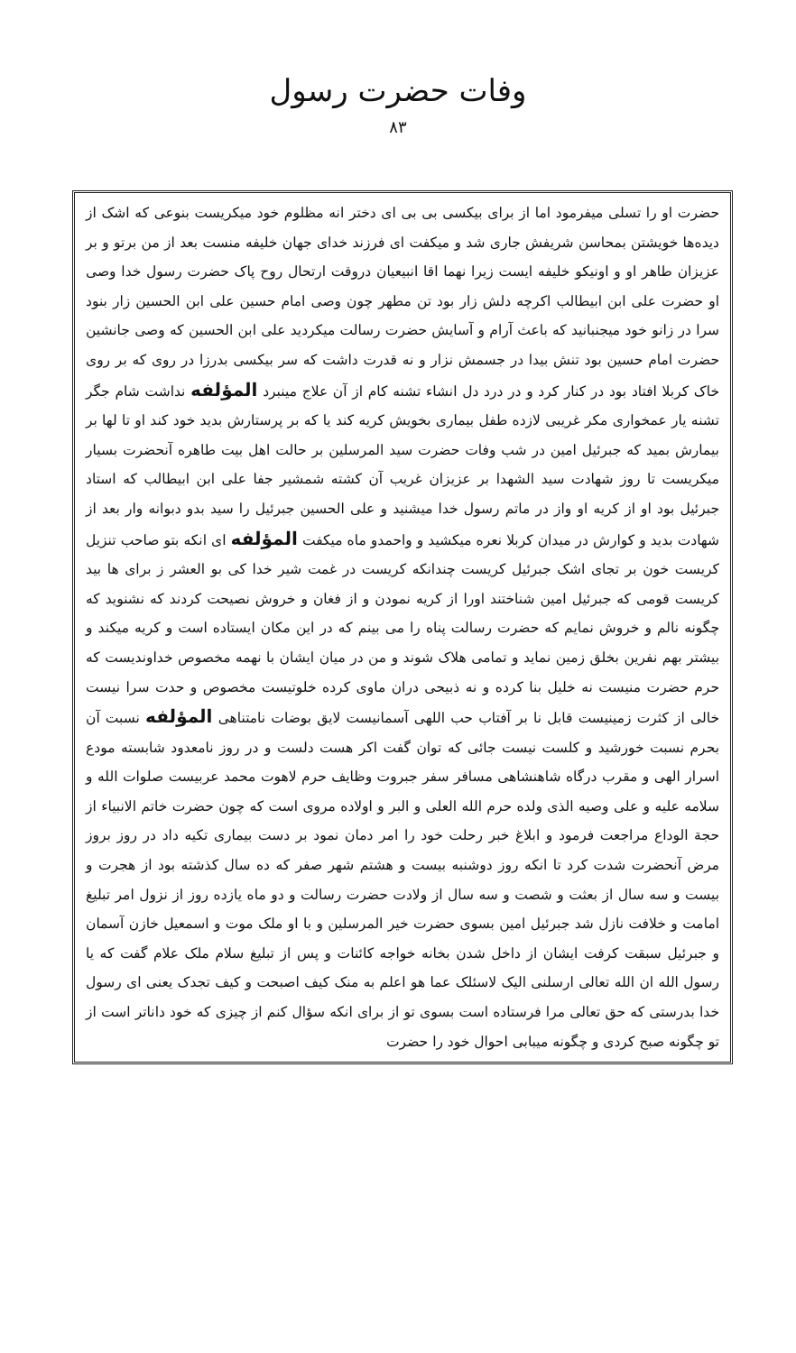وفات حضرت رسول
۸۳
حضرت او را تسلی میفرمود اما از برای بیکسی بی بی ای دختر انه مظلوم خود میکریست بنوعی که اشک از دیده‌ها خویشتن بمحاسن شریفش جاری شد و میکفت ای فرزند خدای جهان خلیفه منست بعد از من برتو و بر عزیزان طاهر او و اونیکو خلیفه ایست زیرا نهما اقا انبیعیان دروقت ارتحال روح پاک حضرت رسول خدا وصی او حضرت علی ابن ابیطالب اکرچه دلش زار بود تن مطهر چون وصی امام حسین علی ابن الحسین زار بنود سرا در زانو خود میجنبانید که باعث آرام و آسایش حضرت رسالت میکردید علی ابن الحسین که وصی جانشین حضرت امام حسین بود تنش بیدا در جسمش نزار و نه قدرت داشت که سر بیکسی بدرزا در روی که بر روی خاک کربلا افتاد بود در کنار کرد و در درد دل انشاء تشنه کام از آن علاج مینبرد المؤلفه نداشت شام جگر تشنه یار عمخواری مکر غریبی لازده طفل بیماری بخویش کریه کند یا که بر پرستارش بدید خود کند او تا لها بر بیمارش بمید که جبرئیل امین در شب وفات حضرت سید المرسلین بر حالت اهل بیت طاهره آنحضرت بسیار میکریست تا روز شهادت سید الشهدا بر عزیزان غریب آن کشته شمشیر جفا علی ابن ابیطالب که استاد جبرئیل بود او از کریه او واز در ماتم رسول خدا میشنید و علی الحسین جبرئیل را سید بدو دبوانه وار بعد از شهادت بدید و کوارش در میدان کربلا نعره میکشید و واحمدو ماه میکفت المؤلفه ای انکه بتو صاحب تنزیل کریست خون بر تجای اشک جبرئیل کریست چندانکه کریست در غمت شیر خدا کی بو العشر ز برای ها بید کریست قومی که جبرئیل امین شناختند اورا از کریه نمودن و از فغان و خروش نصیحت کردند که نشنوید که چگونه نالم و خروش نمایم که حضرت رسالت پناه را می بینم که در این مکان ایستاده است و کریه میکند و بیشتر بهم نفرین بخلق زمین نماید و تمامی هلاک شوند و من در میان ایشان با نهمه مخصوص خداوندیست که حرم حضرت منیست نه خلیل بنا کرده و نه ذبیحی دران ماوی کرده خلوتیست مخصوص و حدت سرا نیست خالی از کثرت زمینیست قابل نا بر آفتاب حب اللهی آسمانیست لایق بوضات نامتناهی المؤلفه نسبت آن بحرم نسبت خورشید و کلست نیست جائی که توان گفت اکر هست دلست و در روز نامعدود شابسته مودع اسرار الهی و مقرب درگاه شاهنشاهی مسافر سفر جبروت وظایف حرم لاهوت محمد عربیست صلوات الله و سلامه علیه و علی وصیه الذی ولده حرم الله العلی و البر و اولاده مروی است که چون حضرت خاتم الانبیاء از حجة الوداع مراجعت فرمود و ابلاغ خبر رحلت خود را امر دمان نمود بر دست بیماری تکیه داد در روز بروز مرض آنحضرت شدت کرد تا انکه روز دوشنبه بیست و هشتم شهر صفر که ده سال کذشته بود از هجرت و بیست و سه سال از بعثت و شصت و سه سال از ولادت حضرت رسالت و دو ماه یازده روز از نزول امر تبلیغ امامت و خلافت نازل شد جبرئیل امین بسوی حضرت خیر المرسلین و با او ملک موت و اسمعیل خازن آسمان و جبرئیل سبقت کرفت ایشان از داخل شدن بخانه خواجه کائنات و پس از تبلیغ سلام ملک علام گفت که یا رسول الله ان الله تعالی ارسلنی الیک لاسئلک عما هو اعلم به منک کیف اصبحت و کیف تجدک یعنی ای رسول خدا بدرستی که حق تعالی مرا فرستاده است بسوی تو از برای انکه سؤال کنم از چیزی که خود داناتر است از تو چگونه صبح کردی و چگونه میبابی احوال خود را حضرت